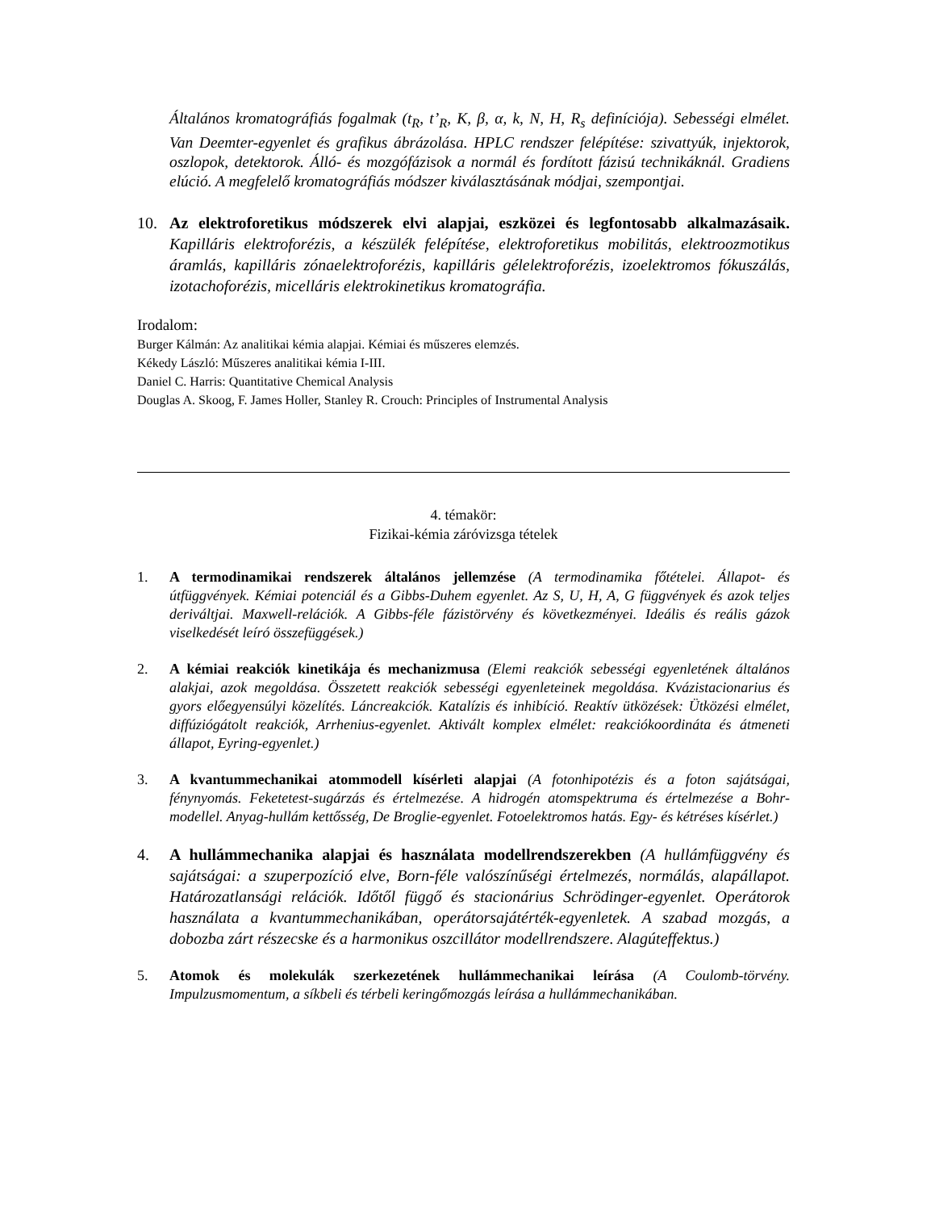Általános kromatográfiás fogalmak (t<sub>R</sub>, t’<sub>R</sub>, K, β, α, k, N, H, R<sub>s</sub> definíciója). Sebességi elmélet. Van Deemter-egyenlet és grafikus ábrázolása. HPLC rendszer felépítése: szivattyúk, injektorok, oszlopok, detektorok. Álló- és mozgófázisok a normál és fordított fázisú technikáknál. Gradiens elúció. A megfelelő kromatográfiás módszer kiválasztásának módjai, szempontjai.
10. Az elektroforetikus módszerek elvi alapjai, eszközei és legfontosabb alkalmazásaik. Kapilláris elektroforézis, a készülék felépítése, elektroforetikus mobilitás, elektroozmotikus áramlás, kapilláris zónaelektroforézis, kapilláris gélelektroforézis, izoelektromos fókuszálás, izotachoforézis, micelláris elektrokinetikus kromatográfia.
Irodalom:
Burger Kálmán: Az analitikai kémia alapjai. Kémiai és műszeres elemzés.
Kékedy László: Műszeres analitikai kémia I-III.
Daniel C. Harris: Quantitative Chemical Analysis
Douglas A. Skoog, F. James Holler, Stanley R. Crouch: Principles of Instrumental Analysis
4. témakör:
Fizikai-kémia záróvizsga tételek
1. A termodinamikai rendszerek általános jellemzése (A termodinamika főtételei. Állapot- és útfüggvények. Kémiai potenciál és a Gibbs-Duhem egyenlet. Az S, U, H, A, G függvények és azok teljes deriváltjai. Maxwell-relációk. A Gibbs-féle fázistörvény és következményei. Ideális és reális gázok viselkedését leíró összefüggések.)
2. A kémiai reakciók kinetikája és mechanizmusa (Elemi reakciók sebességi egyenletének általános alakjai, azok megoldása. Összetett reakciók sebességi egyenleteinek megoldása. Kvázistacionarius és gyors előegyensúlyi közelítés. Láncreakciók. Katalízis és inhibíció. Reaktív ütközések: Ütközési elmélet, diffúziógátolt reakciók, Arrhenius-egyenlet. Aktivált komplex elmélet: reakciókoordináta és átmeneti állapot, Eyring-egyenlet.)
3. A kvantummechanikai atommodell kísérleti alapjai (A fotonhipotézis és a foton sajátságai, fénynyomás. Feketetest-sugárzás és értelmezése. A hidrogén atomspektruma és értelmezése a Bohr-modellel. Anyag-hullám kettősség, De Broglie-egyenlet. Fotoelektromos hatás. Egy- és kétréses kísérlet.)
4. A hullámmechanika alapjai és használata modellrendszerekben (A hullámfüggvény és sajátságai: a szuperpozíció elve, Born-féle valószínűségi értelmezés, normálás, alapállapot. Határozatlansági relációk. Időtől függő és stacionárius Schrödinger-egyenlet. Operátorok használata a kvantummechanikában, operátorsajátérték-egyenletek. A szabad mozgás, a dobozba zárt részecske és a harmonikus oszcillátor modellrendszere. Alagúteffektus.)
5. Atomok és molekulák szerkezetének hullámmechanikai leírása (A Coulomb-törvény. Impulzusmomentum, a síkbeli és térbeli keringőmozgás leírása a hullámmechanikában.